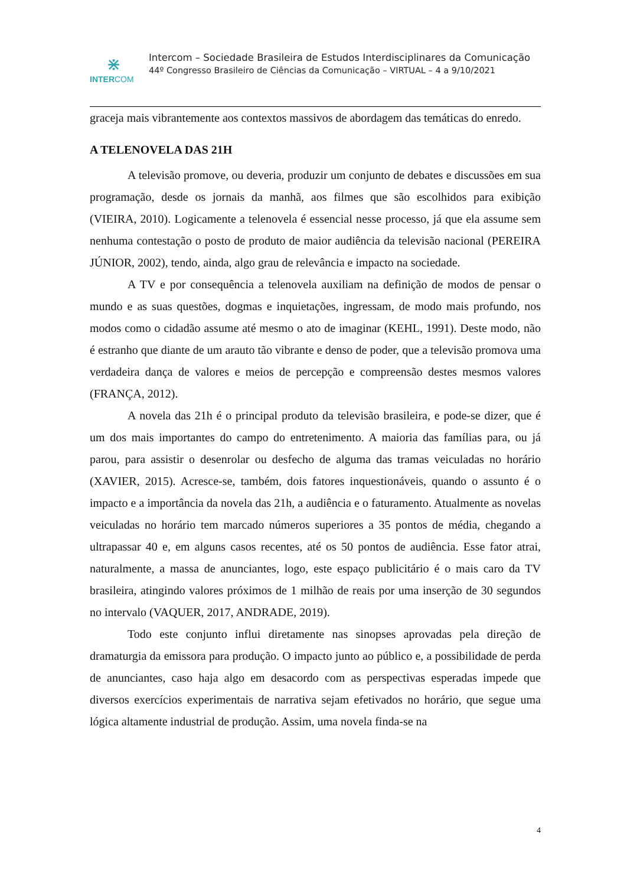⋇
INTERCOM
Intercom – Sociedade Brasileira de Estudos Interdisciplinares da Comunicação
44º Congresso Brasileiro de Ciências da Comunicação – VIRTUAL – 4 a 9/10/2021
graceja mais vibrantemente aos contextos massivos de abordagem das temáticas do enredo.
A TELENOVELA DAS 21H
A televisão promove, ou deveria, produzir um conjunto de debates e discussões em sua programação, desde os jornais da manhã, aos filmes que são escolhidos para exibição (VIEIRA, 2010). Logicamente a telenovela é essencial nesse processo, já que ela assume sem nenhuma contestação o posto de produto de maior audiência da televisão nacional (PEREIRA JÚNIOR, 2002), tendo, ainda, algo grau de relevância e impacto na sociedade.
A TV e por consequência a telenovela auxiliam na definição de modos de pensar o mundo e as suas questões, dogmas e inquietações, ingressam, de modo mais profundo, nos modos como o cidadão assume até mesmo o ato de imaginar (KEHL, 1991). Deste modo, não é estranho que diante de um arauto tão vibrante e denso de poder, que a televisão promova uma verdadeira dança de valores e meios de percepção e compreensão destes mesmos valores (FRANÇA, 2012).
A novela das 21h é o principal produto da televisão brasileira, e pode-se dizer, que é um dos mais importantes do campo do entretenimento. A maioria das famílias para, ou já parou, para assistir o desenrolar ou desfecho de alguma das tramas veiculadas no horário (XAVIER, 2015). Acresce-se, também, dois fatores inquestionáveis, quando o assunto é o impacto e a importância da novela das 21h, a audiência e o faturamento. Atualmente as novelas veiculadas no horário tem marcado números superiores a 35 pontos de média, chegando a ultrapassar 40 e, em alguns casos recentes, até os 50 pontos de audiência. Esse fator atrai, naturalmente, a massa de anunciantes, logo, este espaço publicitário é o mais caro da TV brasileira, atingindo valores próximos de 1 milhão de reais por uma inserção de 30 segundos no intervalo (VAQUER, 2017, ANDRADE, 2019).
Todo este conjunto influi diretamente nas sinopses aprovadas pela direção de dramaturgia da emissora para produção. O impacto junto ao público e, a possibilidade de perda de anunciantes, caso haja algo em desacordo com as perspectivas esperadas impede que diversos exercícios experimentais de narrativa sejam efetivados no horário, que segue uma lógica altamente industrial de produção. Assim, uma novela finda-se na
4